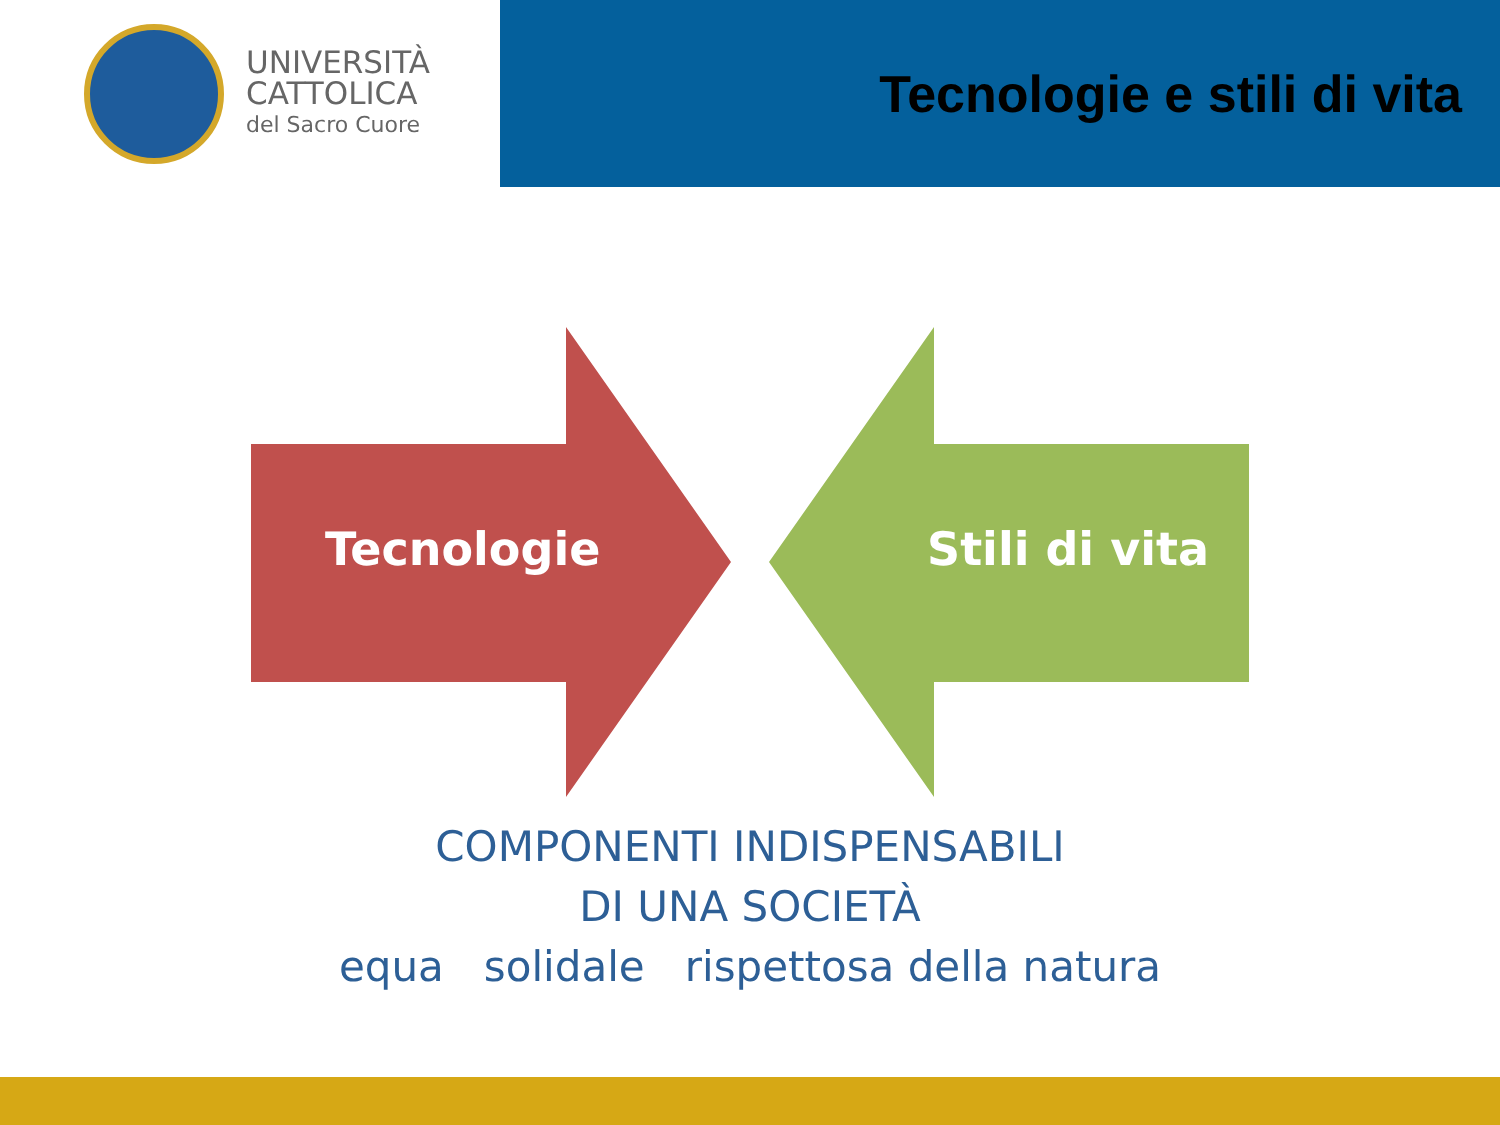UNIVERSITÀ
CATTOLICA
del Sacro Cuore
Tecnologie e stili di vita
Tecnologie Stili di vita
COMPONENTI INDISPENSABILI
DI UNA SOCIETÀ
equa solidale rispettosa della natura